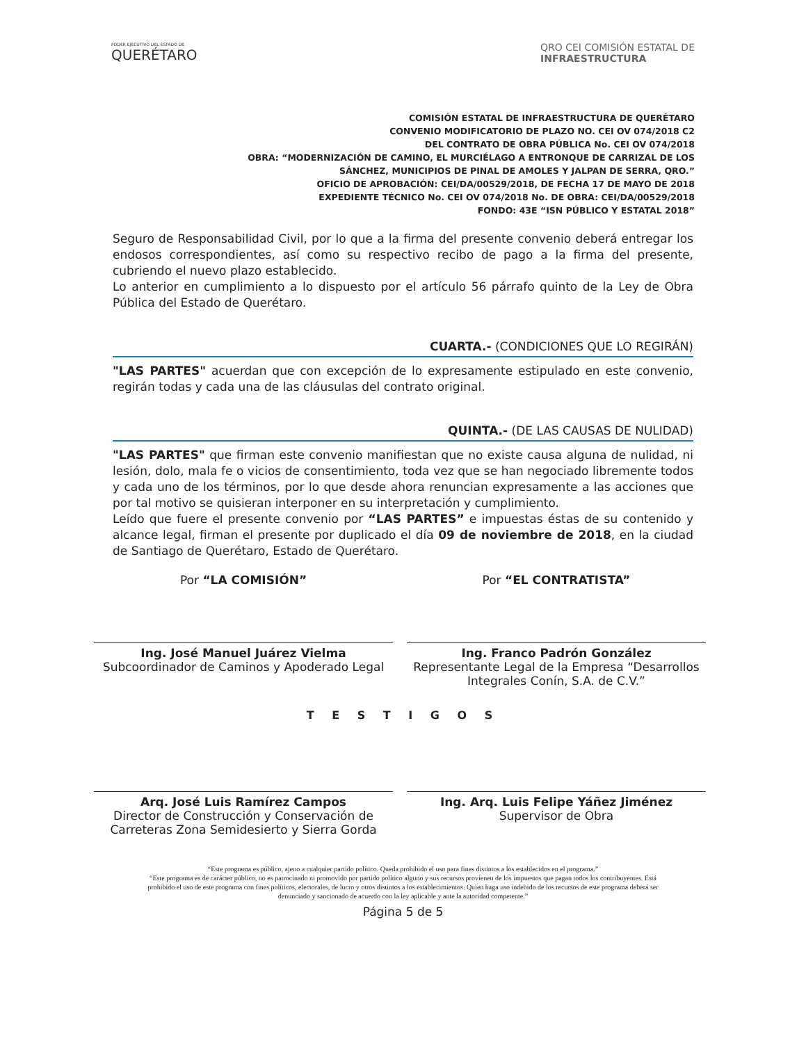PODER EJECUTIVO DEL ESTADO DE
QUERÉTARO
QRO CEI COMISIÓN ESTATAL DE
INFRAESTRUCTURA
COMISIÓN ESTATAL DE INFRAESTRUCTURA DE QUERÉTARO
CONVENIO MODIFICATORIO DE PLAZO NO. CEI OV 074/2018 C2
DEL CONTRATO DE OBRA PÚBLICA No. CEI OV 074/2018
OBRA: “MODERNIZACIÓN DE CAMINO, EL MURCIÉLAGO A ENTRONQUE DE CARRIZAL DE LOS SÁNCHEZ, MUNICIPIOS DE PINAL DE AMOLES Y JALPAN DE SERRA, QRO.”
OFICIO DE APROBACIÓN: CEI/DA/00529/2018, DE FECHA 17 DE MAYO DE 2018
EXPEDIENTE TÉCNICO No. CEI OV 074/2018 No. DE OBRA: CEI/DA/00529/2018
FONDO: 43E “ISN PÚBLICO Y ESTATAL 2018”
Seguro de Responsabilidad Civil, por lo que a la firma del presente convenio deberá entregar los endosos correspondientes, así como su respectivo recibo de pago a la firma del presente, cubriendo el nuevo plazo establecido.
Lo anterior en cumplimiento a lo dispuesto por el artículo 56 párrafo quinto de la Ley de Obra Pública del Estado de Querétaro.
CUARTA.- (CONDICIONES QUE LO REGIRÁN)
"LAS PARTES" acuerdan que con excepción de lo expresamente estipulado en este convenio, regirán todas y cada una de las cláusulas del contrato original.
QUINTA.- (DE LAS CAUSAS DE NULIDAD)
"LAS PARTES" que firman este convenio manifiestan que no existe causa alguna de nulidad, ni lesión, dolo, mala fe o vicios de consentimiento, toda vez que se han negociado libremente todos y cada uno de los términos, por lo que desde ahora renuncian expresamente a las acciones que por tal motivo se quisieran interponer en su interpretación y cumplimiento.
Leído que fuere el presente convenio por “LAS PARTES” e impuestas éstas de su contenido y alcance legal, firman el presente por duplicado el día 09 de noviembre de 2018, en la ciudad de Santiago de Querétaro, Estado de Querétaro.
Por “LA COMISIÓN”
Ing. José Manuel Juárez Vielma
Subcoordinador de Caminos y Apoderado Legal
Por “EL CONTRATISTA”
Ing. Franco Padrón González
Representante Legal de la Empresa “Desarrollos Integrales Conín, S.A. de C.V.”
T E S T I G O S
Arq. José Luis Ramírez Campos
Director de Construcción y Conservación de Carreteras Zona Semidesierto y Sierra Gorda
Ing. Arq. Luis Felipe Yáñez Jiménez
Supervisor de Obra
“Este programa es público, ajeno a cualquier partido político. Queda prohibido el uso para fines distintos a los establecidos en el programa.”
“Este programa es de carácter público, no es patrocinado ni promovido por partido político alguno y sus recursos provienen de los impuestos que pagan todos los contribuyentes. Está prohibido el uso de este programa con fines políticos, electorales, de lucro y otros distintos a los establecimientos. Quien haga uso indebido de los recursos de este programa deberá ser denunciado y sancionado de acuerdo con la ley aplicable y ante la autoridad competente.”
Página 5 de 5